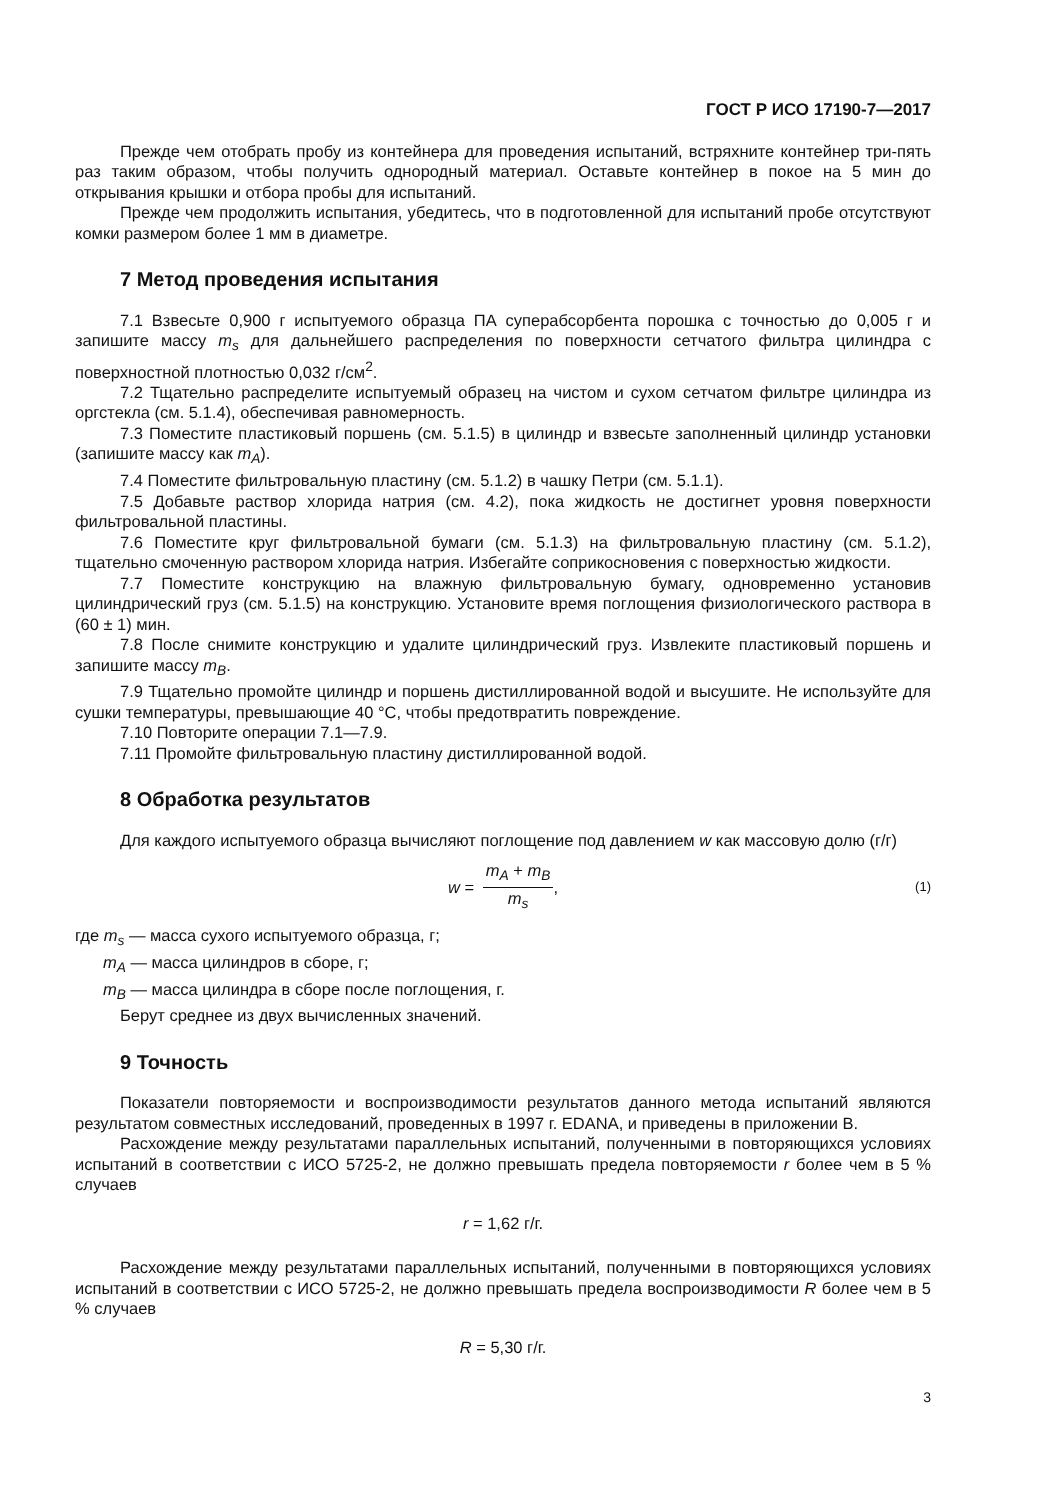ГОСТ Р ИСО 17190-7—2017
Прежде чем отобрать пробу из контейнера для проведения испытаний, встряхните контейнер три-пять раз таким образом, чтобы получить однородный материал. Оставьте контейнер в покое на 5 мин до открывания крышки и отбора пробы для испытаний.
Прежде чем продолжить испытания, убедитесь, что в подготовленной для испытаний пробе отсутствуют комки размером более 1 мм в диаметре.
7 Метод проведения испытания
7.1 Взвесьте 0,900 г испытуемого образца ПА суперабсорбента порошка с точностью до 0,005 г и запишите массу m<sub>s</sub> для дальнейшего распределения по поверхности сетчатого фильтра цилиндра с поверхностной плотностью 0,032 г/см<sup>2</sup>.
7.2 Тщательно распределите испытуемый образец на чистом и сухом сетчатом фильтре цилиндра из оргстекла (см. 5.1.4), обеспечивая равномерность.
7.3 Поместите пластиковый поршень (см. 5.1.5) в цилиндр и взвесьте заполненный цилиндр установки (запишите массу как m<sub>A</sub>).
7.4 Поместите фильтровальную пластину (см. 5.1.2) в чашку Петри (см. 5.1.1).
7.5 Добавьте раствор хлорида натрия (см. 4.2), пока жидкость не достигнет уровня поверхности фильтровальной пластины.
7.6 Поместите круг фильтровальной бумаги (см. 5.1.3) на фильтровальную пластину (см. 5.1.2), тщательно смоченную раствором хлорида натрия. Избегайте соприкосновения с поверхностью жидкости.
7.7 Поместите конструкцию на влажную фильтровальную бумагу, одновременно установив цилиндрический груз (см. 5.1.5) на конструкцию. Установите время поглощения физиологического раствора в (60 ± 1) мин.
7.8 После снимите конструкцию и удалите цилиндрический груз. Извлеките пластиковый поршень и запишите массу m<sub>B</sub>.
7.9 Тщательно промойте цилиндр и поршень дистиллированной водой и высушите. Не используйте для сушки температуры, превышающие 40 °С, чтобы предотвратить повреждение.
7.10 Повторите операции 7.1—7.9.
7.11 Промойте фильтровальную пластину дистиллированной водой.
8 Обработка результатов
Для каждого испытуемого образца вычисляют поглощение под давлением w как массовую долю (г/г)
w =
m<sub>A</sub> + m<sub>B</sub>
m<sub>s</sub>
, (1)
где m<sub>s</sub> — масса сухого испытуемого образца, г;
m<sub>A</sub> — масса цилиндров в сборе, г;
m<sub>B</sub> — масса цилиндра в сборе после поглощения, г.
Берут среднее из двух вычисленных значений.
9 Точность
Показатели повторяемости и воспроизводимости результатов данного метода испытаний являются результатом совместных исследований, проведенных в 1997 г. EDANA, и приведены в приложении В.
Расхождение между результатами параллельных испытаний, полученными в повторяющихся условиях испытаний в соответствии с ИСО 5725-2, не должно превышать предела повторяемости r более чем в 5 % случаев
r = 1,62 г/г.
Расхождение между результатами параллельных испытаний, полученными в повторяющихся условиях испытаний в соответствии с ИСО 5725-2, не должно превышать предела воспроизводимости R более чем в 5 % случаев
R = 5,30 г/г.
3